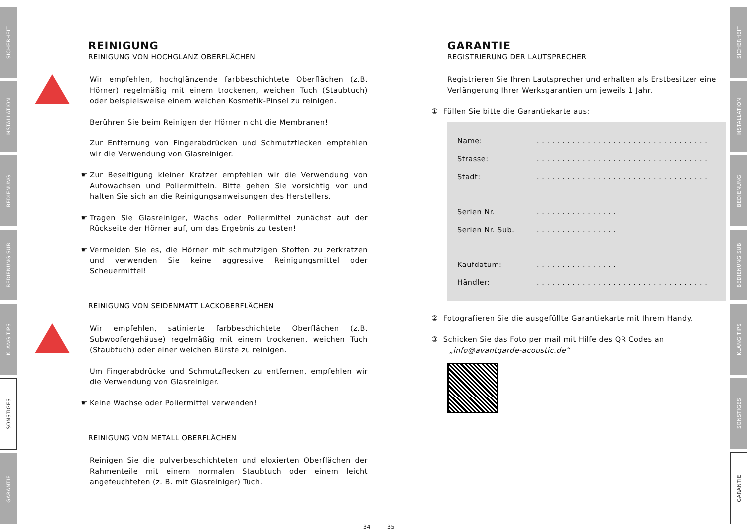SICHERHEIT
INSTALLATION
BEDIENUNG
BEDIENUNG SUB
KLANG TIPS
SONSTIGES
GARANTIE
REINIGUNG
REINIGUNG VON HOCHGLANZ OBERFLÄCHEN
Wir empfehlen, hochglänzende farbbeschichtete Oberflächen (z.B. Hörner) regelmäßig mit einem trockenen, weichen Tuch (Staubtuch) oder beispielsweise einem weichen Kosmetik-Pinsel zu reinigen.
Berühren Sie beim Reinigen der Hörner nicht die Membranen!
Zur Entfernung von Fingerabdrücken und Schmutzflecken empfehlen wir die Verwendung von Glasreiniger.
☛ Zur Beseitigung kleiner Kratzer empfehlen wir die Verwendung von Autowachsen und Poliermitteln. Bitte gehen Sie vorsichtig vor und halten Sie sich an die Reinigungsanweisungen des Herstellers.
☛ Tragen Sie Glasreiniger, Wachs oder Poliermittel zunächst auf der Rückseite der Hörner auf, um das Ergebnis zu testen!
☛ Vermeiden Sie es, die Hörner mit schmutzigen Stoffen zu zerkratzen und verwenden Sie keine aggressive Reinigungsmittel oder Scheuermittel!
REINIGUNG VON SEIDENMATT LACKOBERFLÄCHEN
Wir empfehlen, satinierte farbbeschichtete Oberflächen (z.B. Subwoofergehäuse) regelmäßig mit einem trockenen, weichen Tuch (Staubtuch) oder einer weichen Bürste zu reinigen.
Um Fingerabdrücke und Schmutzflecken zu entfernen, empfehlen wir die Verwendung von Glasreiniger.
☛ Keine Wachse oder Poliermittel verwenden!
REINIGUNG VON METALL OBERFLÄCHEN
Reinigen Sie die pulverbeschichteten und eloxierten Oberflächen der Rahmenteile mit einem normalen Staubtuch oder einem leicht angefeuchteten (z. B. mit Glasreiniger) Tuch.
34
35
GARANTIE
REGISTRIERUNG DER LAUTSPRECHER
Registrieren Sie Ihren Lautsprecher und erhalten als Erstbesitzer eine Verlängerung Ihrer Werksgarantien um jeweils 1 Jahr.
① Füllen Sie bitte die Garantiekarte aus:
Name: . . . . . . . . . . . . . . . . . . . . . . . . . . . . . . . . . .
Strasse: . . . . . . . . . . . . . . . . . . . . . . . . . . . . . . . . . .
Stadt: . . . . . . . . . . . . . . . . . . . . . . . . . . . . . . . . . .
Serien Nr. . . . . . . . . . . . . . . . .
Serien Nr. Sub. . . . . . . . . . . . . . . . .
Kaufdatum: . . . . . . . . . . . . . . . .
Händler: . . . . . . . . . . . . . . . . . . . . . . . . . . . . . . . . . .
② Fotografieren Sie die ausgefüllte Garantiekarte mit Ihrem Handy.
③ Schicken Sie das Foto per mail mit Hilfe des QR Codes an
„info@avantgarde-acoustic.de“
SICHERHEIT
INSTALLATION
BEDIENUNG
BEDIENUNG SUB
KLANG TIPS
SONSTIGES
GARANTIE